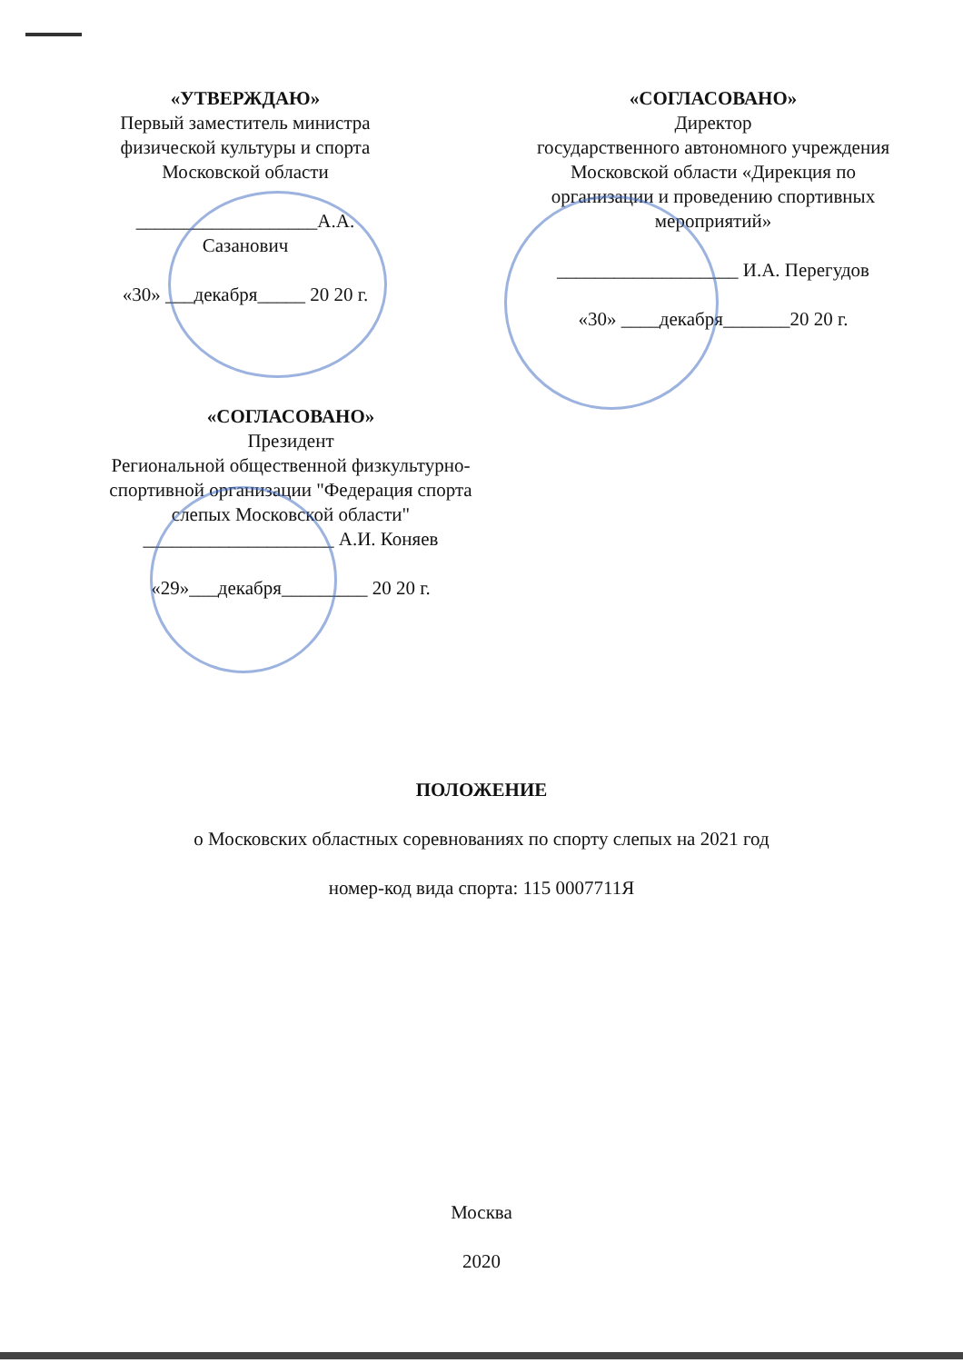«УТВЕРЖДАЮ»
Первый заместитель министра физической культуры и спорта Московской области
___________________А.А. Сазанович
«30» ___декабря_____ 20 20 г.
«СОГЛАСОВАНО»
Директор
государственного автономного учреждения Московской области «Дирекция по организации и проведению спортивных мероприятий»
___________________ И.А. Перегудов
«30» ____декабря_______20 20 г.
«СОГЛАСОВАНО»
Президент
Региональной общественной физкультурно-спортивной организации "Федерация спорта слепых Московской области"
____________________ А.И. Коняев
«29»___декабря_________ 20 20 г.
ПОЛОЖЕНИЕ
о Московских областных соревнованиях по спорту слепых на 2021 год
номер-код вида спорта: 115 0007711Я
Москва
2020